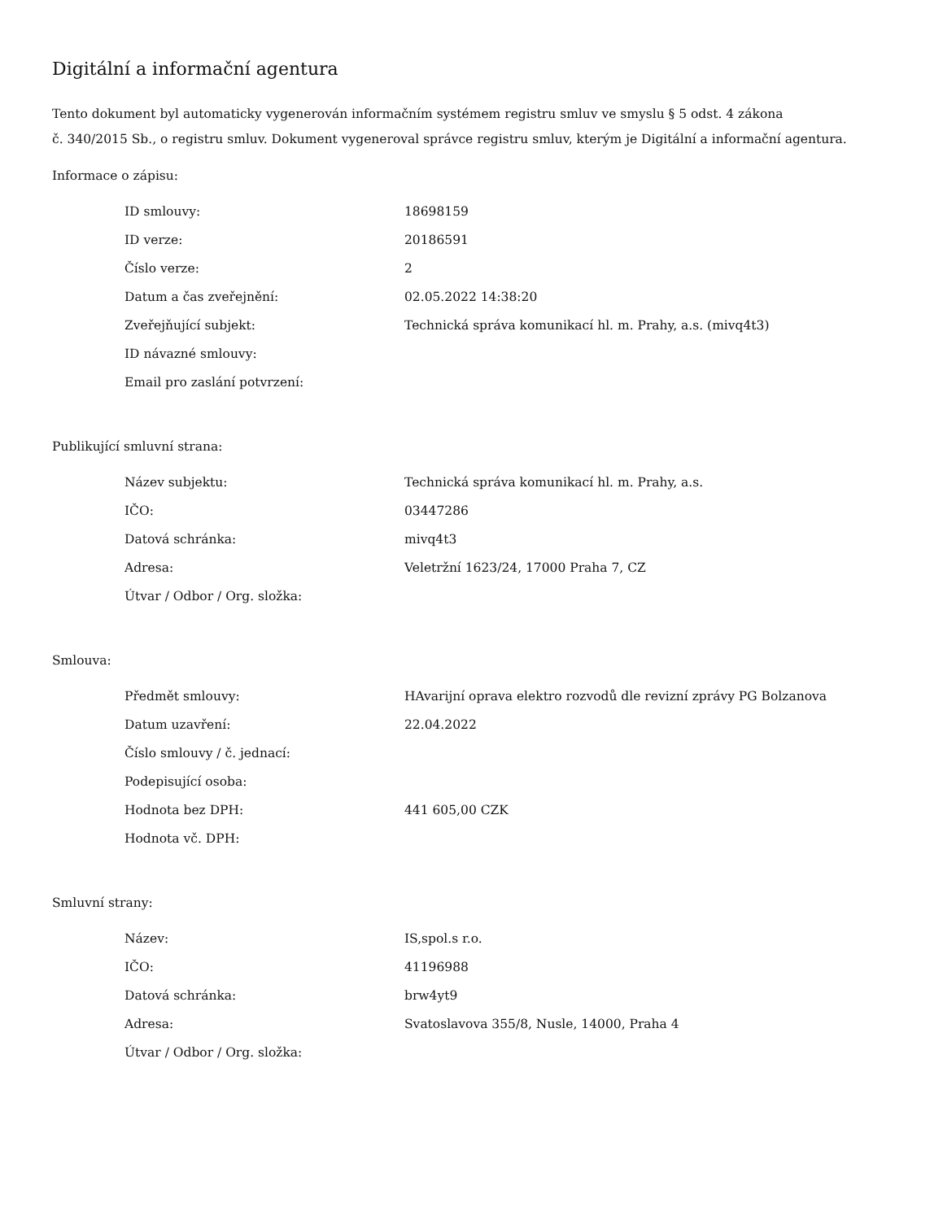Digitální a informační agentura
Tento dokument byl automaticky vygenerován informačním systémem registru smluv ve smyslu § 5 odst. 4 zákona
č. 340/2015 Sb., o registru smluv. Dokument vygeneroval správce registru smluv, kterým je Digitální a informační agentura.
Informace o zápisu:
| ID smlouvy: | 18698159 |
| ID verze: | 20186591 |
| Číslo verze: | 2 |
| Datum a čas zveřejnění: | 02.05.2022 14:38:20 |
| Zveřejňující subjekt: | Technická správa komunikací hl. m. Prahy, a.s. (mivq4t3) |
| ID návazné smlouvy: | |
| Email pro zaslání potvrzení: | |
Publikující smluvní strana:
| Název subjektu: | Technická správa komunikací hl. m. Prahy, a.s. |
| IČO: | 03447286 |
| Datová schránka: | mivq4t3 |
| Adresa: | Veletržní 1623/24, 17000 Praha 7, CZ |
| Útvar / Odbor / Org. složka: | |
Smlouva:
| Předmět smlouvy: | HAvarijní oprava elektro rozvodů dle revizní zprávy PG Bolzanova |
| Datum uzavření: | 22.04.2022 |
| Číslo smlouvy / č. jednací: | |
| Podepisující osoba: | |
| Hodnota bez DPH: | 441 605,00 CZK |
| Hodnota vč. DPH: | |
Smluvní strany:
| Název: | IS,spol.s r.o. |
| IČO: | 41196988 |
| Datová schránka: | brw4yt9 |
| Adresa: | Svatoslavova 355/8, Nusle, 14000, Praha 4 |
| Útvar / Odbor / Org. složka: | |